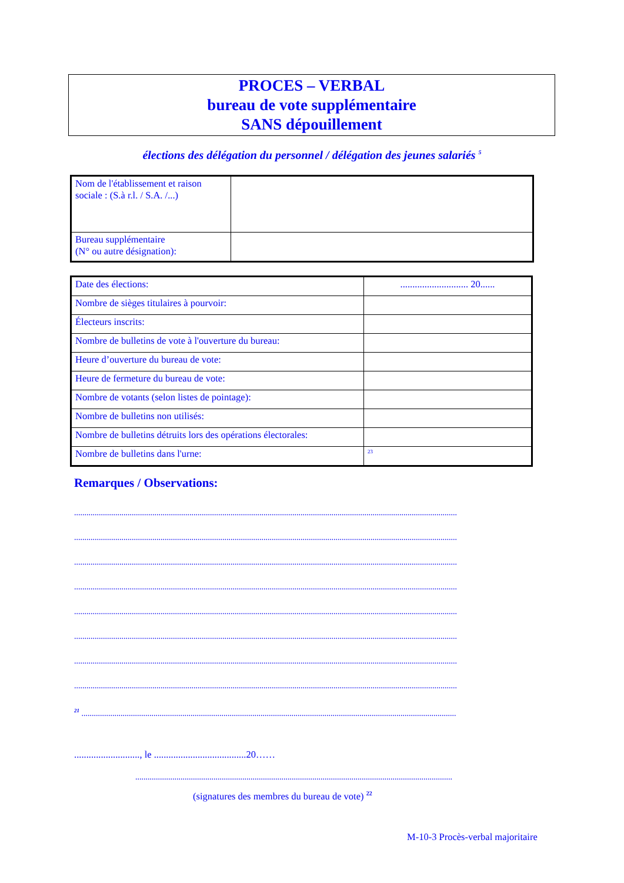PROCES – VERBAL
bureau de vote supplémentaire
SANS dépouillement
élections des délégation du personnel / délégation des jeunes salariés <sup>5</sup>
| Nom de l'établissement et raison sociale : (S.à r.l. / S.A. /...) | |
| Bureau supplémentaire (N° ou autre désignation): | |
| Date des élections: | ............................ 20...... |
| Nombre de sièges titulaires à pourvoir: | |
| Électeurs inscrits: | |
| Nombre de bulletins de vote à l'ouverture du bureau: | |
| Heure d’ouverture du bureau de vote: | |
| Heure de fermeture du bureau de vote: | |
| Nombre de votants (selon listes de pointage): | |
| Nombre de bulletins non utilisés: | |
| Nombre de bulletins détruits lors des opérations électorales: | |
| Nombre de bulletins dans l'urne: | <sup>23</sup> |
Remarques / Observations:
..........................................................................................................................................................................................
..........................................................................................................................................................................................
..........................................................................................................................................................................................
..........................................................................................................................................................................................
..........................................................................................................................................................................................
..........................................................................................................................................................................................
..........................................................................................................................................................................................
..........................................................................................................................................................................................
<sup>21</sup> ......................................................................................................................................................................................
..........................., le ......................................20……
..........................................................................................................................................................
(signatures des membres du bureau de vote) <sup>22</sup>
M-10-3 Procès-verbal majoritaire